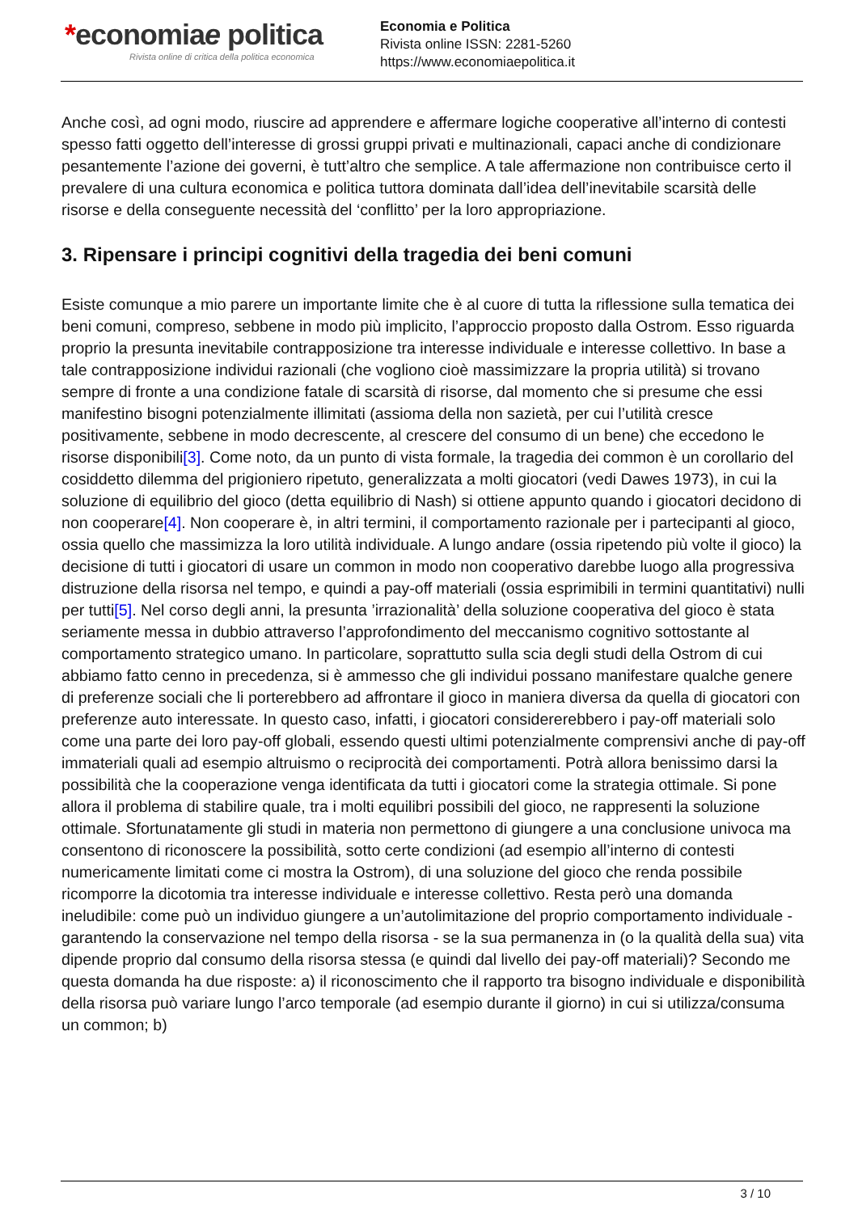*economiae politica
Rivista online di critica della politica economica
Economia e Politica
Rivista online ISSN: 2281-5260
https://www.economiaepolitica.it
Anche così, ad ogni modo, riuscire ad apprendere e affermare logiche cooperative all’interno di contesti spesso fatti oggetto dell’interesse di grossi gruppi privati e multinazionali, capaci anche di condizionare pesantemente l’azione dei governi, è tutt’altro che semplice. A tale affermazione non contribuisce certo il prevalere di una cultura economica e politica tuttora dominata dall’idea dell’inevitabile scarsità delle risorse e della conseguente necessità del ‘conflitto’ per la loro appropriazione.
3. Ripensare i principi cognitivi della tragedia dei beni comuni
Esiste comunque a mio parere un importante limite che è al cuore di tutta la riflessione sulla tematica dei beni comuni, compreso, sebbene in modo più implicito, l’approccio proposto dalla Ostrom. Esso riguarda proprio la presunta inevitabile contrapposizione tra interesse individuale e interesse collettivo. In base a tale contrapposizione individui razionali (che vogliono cioè massimizzare la propria utilità) si trovano sempre di fronte a una condizione fatale di scarsità di risorse, dal momento che si presume che essi manifestino bisogni potenzialmente illimitati (assioma della non sazietà, per cui l’utilità cresce positivamente, sebbene in modo decrescente, al crescere del consumo di un bene) che eccedono le risorse disponibili[3]. Come noto, da un punto di vista formale, la tragedia dei common è un corollario del cosiddetto dilemma del prigioniero ripetuto, generalizzata a molti giocatori (vedi Dawes 1973), in cui la soluzione di equilibrio del gioco (detta equilibrio di Nash) si ottiene appunto quando i giocatori decidono di non cooperare[4]. Non cooperare è, in altri termini, il comportamento razionale per i partecipanti al gioco, ossia quello che massimizza la loro utilità individuale. A lungo andare (ossia ripetendo più volte il gioco) la decisione di tutti i giocatori di usare un common in modo non cooperativo darebbe luogo alla progressiva distruzione della risorsa nel tempo, e quindi a pay-off materiali (ossia esprimibili in termini quantitativi) nulli per tutti[5]. Nel corso degli anni, la presunta ’irrazionalità’ della soluzione cooperativa del gioco è stata seriamente messa in dubbio attraverso l’approfondimento del meccanismo cognitivo sottostante al comportamento strategico umano. In particolare, soprattutto sulla scia degli studi della Ostrom di cui abbiamo fatto cenno in precedenza, si è ammesso che gli individui possano manifestare qualche genere di preferenze sociali che li porterebbero ad affrontare il gioco in maniera diversa da quella di giocatori con preferenze auto interessate. In questo caso, infatti, i giocatori considererebbero i pay-off materiali solo come una parte dei loro pay-off globali, essendo questi ultimi potenzialmente comprensivi anche di pay-off immateriali quali ad esempio altruismo o reciprocità dei comportamenti. Potrà allora benissimo darsi la possibilità che la cooperazione venga identificata da tutti i giocatori come la strategia ottimale. Si pone allora il problema di stabilire quale, tra i molti equilibri possibili del gioco, ne rappresenti la soluzione ottimale. Sfortunatamente gli studi in materia non permettono di giungere a una conclusione univoca ma consentono di riconoscere la possibilità, sotto certe condizioni (ad esempio all’interno di contesti numericamente limitati come ci mostra la Ostrom), di una soluzione del gioco che renda possibile ricomporre la dicotomia tra interesse individuale e interesse collettivo. Resta però una domanda ineludibile: come può un individuo giungere a un’autolimitazione del proprio comportamento individuale - garantendo la conservazione nel tempo della risorsa - se la sua permanenza in (o la qualità della sua) vita dipende proprio dal consumo della risorsa stessa (e quindi dal livello dei pay-off materiali)? Secondo me questa domanda ha due risposte: a) il riconoscimento che il rapporto tra bisogno individuale e disponibilità della risorsa può variare lungo l’arco temporale (ad esempio durante il giorno) in cui si utilizza/consuma un common; b)
3 / 10